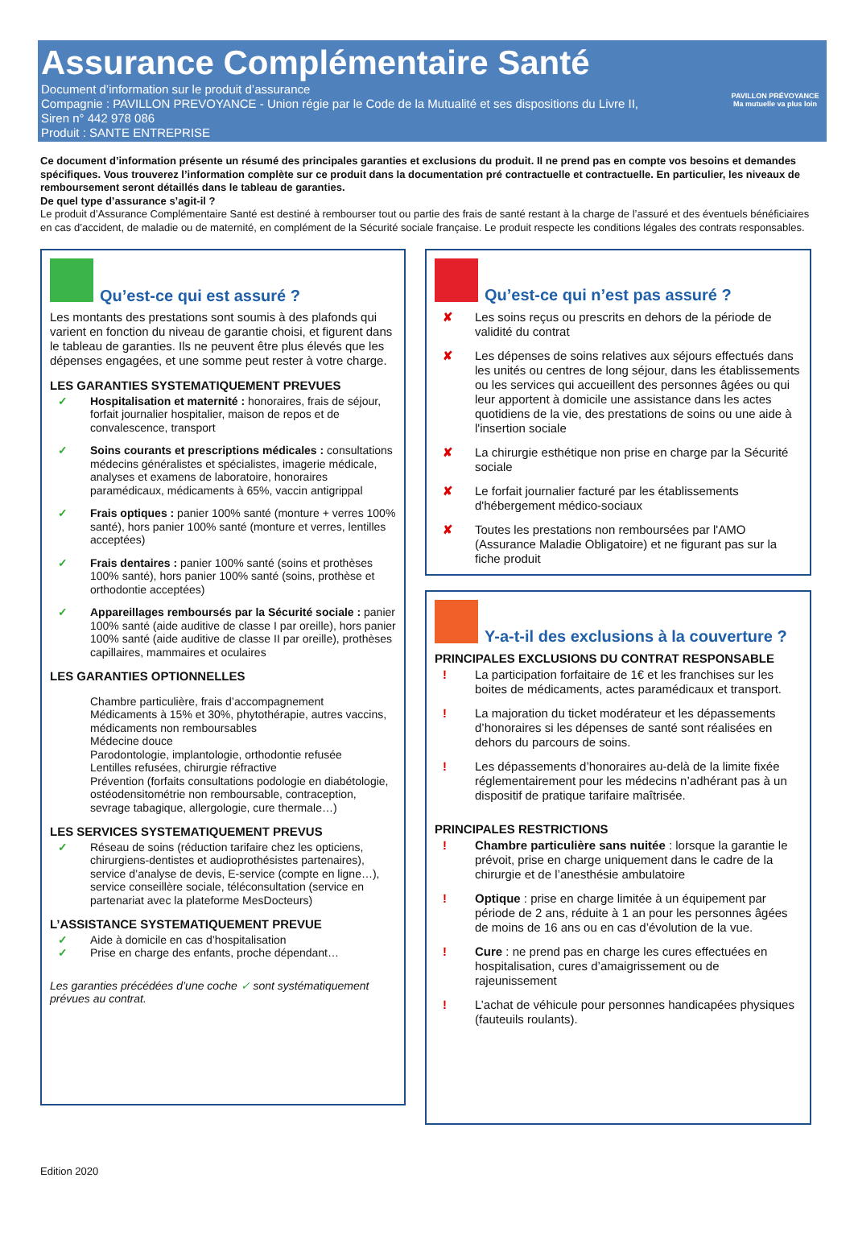Assurance Complémentaire Santé
Document d’information sur le produit d’assurance
Compagnie : PAVILLON PREVOYANCE - Union régie par le Code de la Mutualité et ses dispositions du Livre II,
Siren n° 442 978 086
Produit : SANTE ENTREPRISE
PAVILLON PRÉVOYANCE
Ma mutuelle va plus loin
Ce document d’information présente un résumé des principales garanties et exclusions du produit. Il ne prend pas en compte vos besoins et demandes spécifiques. Vous trouverez l’information complète sur ce produit dans la documentation pré contractuelle et contractuelle. En particulier, les niveaux de remboursement seront détaillés dans le tableau de garanties.
De quel type d’assurance s’agit-il ?
Le produit d’Assurance Complémentaire Santé est destiné à rembourser tout ou partie des frais de santé restant à la charge de l’assuré et des éventuels bénéficiaires en cas d’accident, de maladie ou de maternité, en complément de la Sécurité sociale française. Le produit respecte les conditions légales des contrats responsables.
Qu’est-ce qui est assuré ?
Les montants des prestations sont soumis à des plafonds qui varient en fonction du niveau de garantie choisi, et figurent dans le tableau de garanties. Ils ne peuvent être plus élevés que les dépenses engagées, et une somme peut rester à votre charge.
LES GARANTIES SYSTEMATIQUEMENT PREVUES
✓ Hospitalisation et maternité : honoraires, frais de séjour, forfait journalier hospitalier, maison de repos et de convalescence, transport
✓ Soins courants et prescriptions médicales : consultations médecins généralistes et spécialistes, imagerie médicale, analyses et examens de laboratoire, honoraires paramédicaux, médicaments à 65%, vaccin antigrippal
✓ Frais optiques : panier 100% santé (monture + verres 100% santé), hors panier 100% santé (monture et verres, lentilles acceptées)
✓ Frais dentaires : panier 100% santé (soins et prothèses 100% santé), hors panier 100% santé (soins, prothèse et orthodontie acceptées)
✓ Appareillages remboursés par la Sécurité sociale : panier 100% santé (aide auditive de classe I par oreille), hors panier 100% santé (aide auditive de classe II par oreille), prothèses capillaires, mammaires et oculaires
LES GARANTIES OPTIONNELLES
Chambre particulière, frais d’accompagnement
Médicaments à 15% et 30%, phytothérapie, autres vaccins, médicaments non remboursables
Médecine douce
Parodontologie, implantologie, orthodontie refusée
Lentilles refusées, chirurgie réfractive
Prévention (forfaits consultations podologie en diabétologie, ostéodensitométrie non remboursable, contraception, sevrage tabagique, allergologie, cure thermale…)
LES SERVICES SYSTEMATIQUEMENT PREVUS
✓ Réseau de soins (réduction tarifaire chez les opticiens, chirurgiens-dentistes et audioprothésistes partenaires), service d’analyse de devis, E-service (compte en ligne…), service conseillère sociale, téléconsultation (service en partenariat avec la plateforme MesDocteurs)
L’ASSISTANCE SYSTEMATIQUEMENT PREVUE
✓ Aide à domicile en cas d’hospitalisation
✓ Prise en charge des enfants, proche dépendant…
Les garanties précédées d’une coche ✓ sont systématiquement prévues au contrat.
Qu’est-ce qui n’est pas assuré ?
✘ Les soins reçus ou prescrits en dehors de la période de validité du contrat
✘ Les dépenses de soins relatives aux séjours effectués dans les unités ou centres de long séjour, dans les établissements ou les services qui accueillent des personnes âgées ou qui leur apportent à domicile une assistance dans les actes quotidiens de la vie, des prestations de soins ou une aide à l'insertion sociale
✘ La chirurgie esthétique non prise en charge par la Sécurité sociale
✘ Le forfait journalier facturé par les établissements d'hébergement médico-sociaux
✘ Toutes les prestations non remboursées par l'AMO (Assurance Maladie Obligatoire) et ne figurant pas sur la fiche produit
Y-a-t-il des exclusions à la couverture ?
PRINCIPALES EXCLUSIONS DU CONTRAT RESPONSABLE
! La participation forfaitaire de 1€ et les franchises sur les boites de médicaments, actes paramédicaux et transport.
! La majoration du ticket modérateur et les dépassements d’honoraires si les dépenses de santé sont réalisées en dehors du parcours de soins.
! Les dépassements d’honoraires au-delà de la limite fixée réglementairement pour les médecins n’adhérant pas à un dispositif de pratique tarifaire maîtrisée.
PRINCIPALES RESTRICTIONS
! Chambre particulière sans nuitée : lorsque la garantie le prévoit, prise en charge uniquement dans le cadre de la chirurgie et de l’anesthésie ambulatoire
! Optique : prise en charge limitée à un équipement par période de 2 ans, réduite à 1 an pour les personnes âgées de moins de 16 ans ou en cas d’évolution de la vue.
! Cure : ne prend pas en charge les cures effectuées en hospitalisation, cures d’amaigrissement ou de rajeunissement
! L’achat de véhicule pour personnes handicapées physiques (fauteuils roulants).
Edition 2020